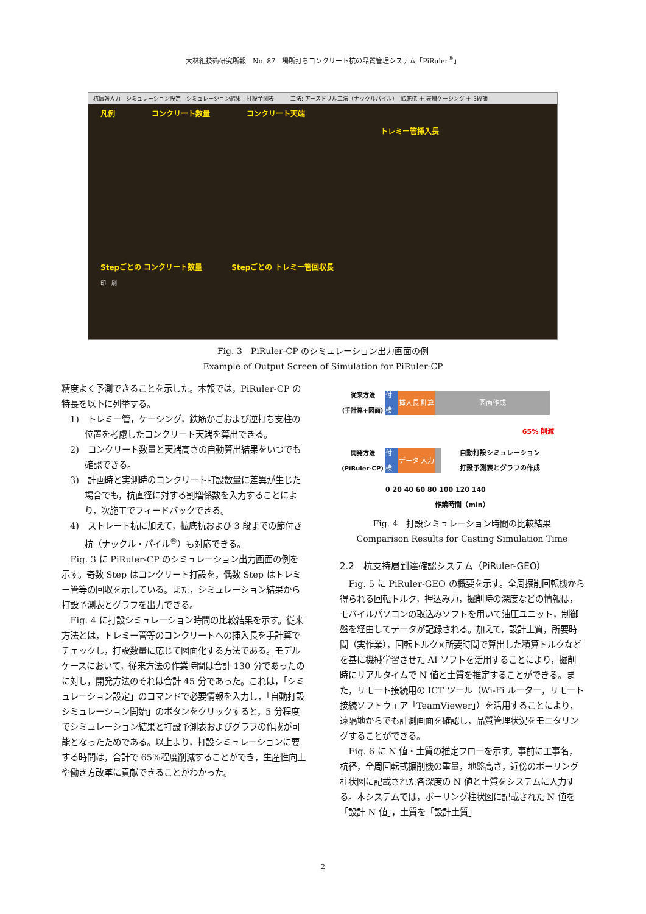大林組技術研究所報　No. 87　場所打ちコンクリート杭の品質管理システム「PiRuler<sup>®</sup>」
杭情報入力　シミュレーション設定　シミュレーション結果　打設予測表　　　工法: アースドリル工法（ナックルパイル）　拡底杭 ＋ 表層ケーシング ＋ 3段節
凡例　　　　　コンクリート数量　　　　　コンクリート天端
トレミー管挿入長
Stepごとの コンクリート数量　　　　Stepごとの トレミー管回収長
印　刷
Fig. 3　PiRuler-CP のシミュレーション出力画面の例
Example of Output Screen of Simulation for PiRuler-CP
精度よく予測できることを示した。本報では，PiRuler-CP の特長を以下に列挙する。
1)　トレミー管，ケーシング，鉄筋かごおよび逆打ち支柱の位置を考慮したコンクリート天端を算出できる。
2)　コンクリート数量と天端高さの自動算出結果をいつでも確認できる。
3)　計画時と実測時のコンクリート打設数量に差異が生じた場合でも，杭直径に対する割増係数を入力することにより，次施工でフィードバックできる。
4)　ストレート杭に加えて，拡底杭および 3 段までの節付き杭（ナックル・パイル<sup>®</sup>）も対応できる。
Fig. 3 に PiRuler-CP のシミュレーション出力画面の例を示す。奇数 Step はコンクリート打設を，偶数 Step はトレミー管等の回収を示している。また，シミュレーション結果から打設予測表とグラフを出力できる。
Fig. 4 に打設シミュレーション時間の比較結果を示す。従来方法とは，トレミー管等のコンクリートへの挿入長を手計算でチェックし，打設数量に応じて図面化する方法である。モデルケースにおいて，従来方法の作業時間は合計 130 分であったのに対し，開発方法のそれは合計 45 分であった。これは，「シミュレーション設定」のコマンドで必要情報を入力し，「自動打設シミュレーション開始」のボタンをクリックすると，5 分程度でシミュレーション結果と打設予測表およびグラフの作成が可能となったためである。以上より，打設シミュレーションに要する時間は，合計で 65%程度削減することができ，生産性向上や働き方改革に貢献できることがわかった。
従来方法
(手計算+図面)
割付 検討
挿入長 計算 図面作成
65% 削減
開発方法
(PiRuler-CP)
割付 検討
データ 入力
自動打設シミュレーション
打設予測表とグラフの作成
0 20 40 60 80 100 120 140
作業時間（min）
Fig. 4　打設シミュレーション時間の比較結果
Comparison Results for Casting Simulation Time
2.2　杭支持層到達確認システム（PiRuler-GEO）
Fig. 5 に PiRuler-GEO の概要を示す。全周掘削回転機から得られる回転トルク，押込み力，掘削時の深度などの情報は，モバイルパソコンの取込みソフトを用いて油圧ユニット，制御盤を経由してデータが記録される。加えて，設計土質，所要時間（実作業），回転トルク×所要時間で算出した積算トルクなどを基に機械学習させた AI ソフトを活用することにより，掘削時にリアルタイムで N 値と土質を推定することができる。また，リモート接続用の ICT ツール（Wi-Fi ルーター，リモート接続ソフトウェア「TeamViewer」）を活用することにより，遠隔地からでも計測画面を確認し，品質管理状況をモニタリングすることができる。
Fig. 6 に N 値・土質の推定フローを示す。事前に工事名，杭径，全周回転式掘削機の重量，地盤高さ，近傍のボーリング柱状図に記載された各深度の N 値と土質をシステムに入力する。本システムでは，ボーリング柱状図に記載された N 値を「設計 N 値」，土質を「設計土質」
2